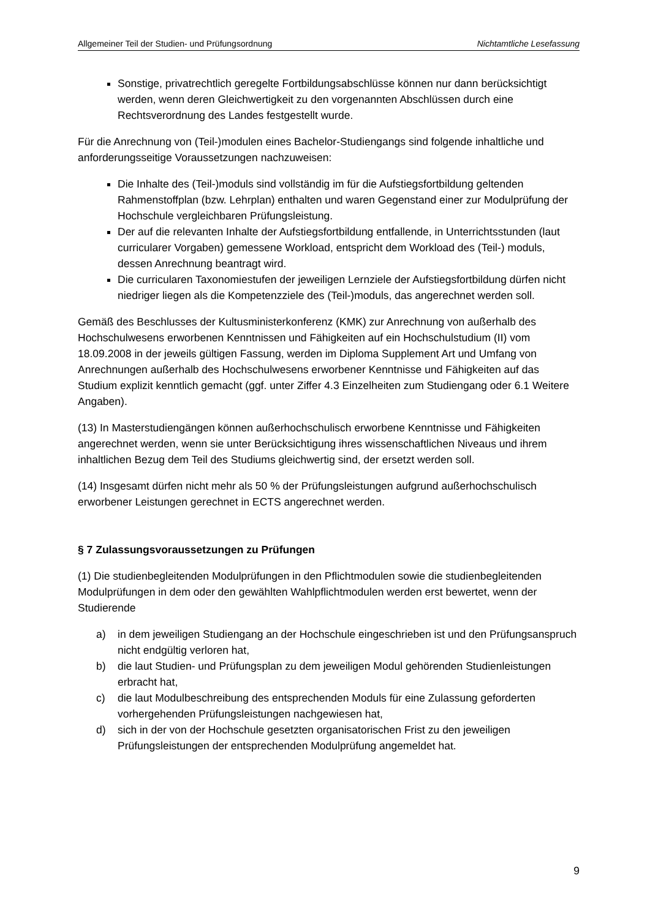Allgemeiner Teil der Studien- und Prüfungsordnung Nichtamtliche Lesefassung
Sonstige, privatrechtlich geregelte Fortbildungsabschlüsse können nur dann berücksichtigt werden, wenn deren Gleichwertigkeit zu den vorgenannten Abschlüssen durch eine Rechtsverordnung des Landes festgestellt wurde.
Für die Anrechnung von (Teil-)modulen eines Bachelor-Studiengangs sind folgende inhaltliche und anforderungsseitige Voraussetzungen nachzuweisen:
Die Inhalte des (Teil-)moduls sind vollständig im für die Aufstiegsfortbildung geltenden Rahmenstoffplan (bzw. Lehrplan) enthalten und waren Gegenstand einer zur Modulprüfung der Hochschule vergleichbaren Prüfungsleistung.
Der auf die relevanten Inhalte der Aufstiegsfortbildung entfallende, in Unterrichtsstunden (laut curricularer Vorgaben) gemessene Workload, entspricht dem Workload des (Teil-) moduls, dessen Anrechnung beantragt wird.
Die curricularen Taxonomiestufen der jeweiligen Lernziele der Aufstiegsfortbildung dürfen nicht niedriger liegen als die Kompetenzziele des (Teil-)moduls, das angerechnet werden soll.
Gemäß des Beschlusses der Kultusministerkonferenz (KMK) zur Anrechnung von außerhalb des Hochschulwesens erworbenen Kenntnissen und Fähigkeiten auf ein Hochschulstudium (II) vom 18.09.2008 in der jeweils gültigen Fassung, werden im Diploma Supplement Art und Umfang von Anrechnungen außerhalb des Hochschulwesens erworbener Kenntnisse und Fähigkeiten auf das Studium explizit kenntlich gemacht (ggf. unter Ziffer 4.3 Einzelheiten zum Studiengang oder 6.1 Weitere Angaben).
(13) In Masterstudiengängen können außerhochschulisch erworbene Kenntnisse und Fähigkeiten angerechnet werden, wenn sie unter Berücksichtigung ihres wissenschaftlichen Niveaus und ihrem inhaltlichen Bezug dem Teil des Studiums gleichwertig sind, der ersetzt werden soll.
(14) Insgesamt dürfen nicht mehr als 50 % der Prüfungsleistungen aufgrund außerhochschulisch erworbener Leistungen gerechnet in ECTS angerechnet werden.
§ 7 Zulassungsvoraussetzungen zu Prüfungen
(1) Die studienbegleitenden Modulprüfungen in den Pflichtmodulen sowie die studienbegleitenden Modulprüfungen in dem oder den gewählten Wahlpflichtmodulen werden erst bewertet, wenn der Studierende
a) in dem jeweiligen Studiengang an der Hochschule eingeschrieben ist und den Prüfungsanspruch nicht endgültig verloren hat,
b) die laut Studien- und Prüfungsplan zu dem jeweiligen Modul gehörenden Studienleistungen erbracht hat,
c) die laut Modulbeschreibung des entsprechenden Moduls für eine Zulassung geforderten vorhergehenden Prüfungsleistungen nachgewiesen hat,
d) sich in der von der Hochschule gesetzten organisatorischen Frist zu den jeweiligen Prüfungsleistungen der entsprechenden Modulprüfung angemeldet hat.
9